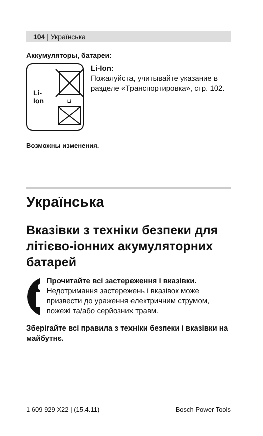104 | Українська
Аккумуляторы, батареи:
Li-Ion
Li
Li-Ion:
Пожалуйста, учитывайте указание в разделе «Транспортировка», стр. 102.
Возможны изменения.
Українська
Вказівки з техніки безпеки для літієво-іонних акумуляторних батарей
Прочитайте всі застереження і вказівки. Недотримання застережень і вказівок може призвести до ураження електричним струмом, пожежі та/або серйозних травм.
Зберігайте всі правила з техніки безпеки і вказівки на майбутнє.
1 609 929 X22 | (15.4.11) Bosch Power Tools